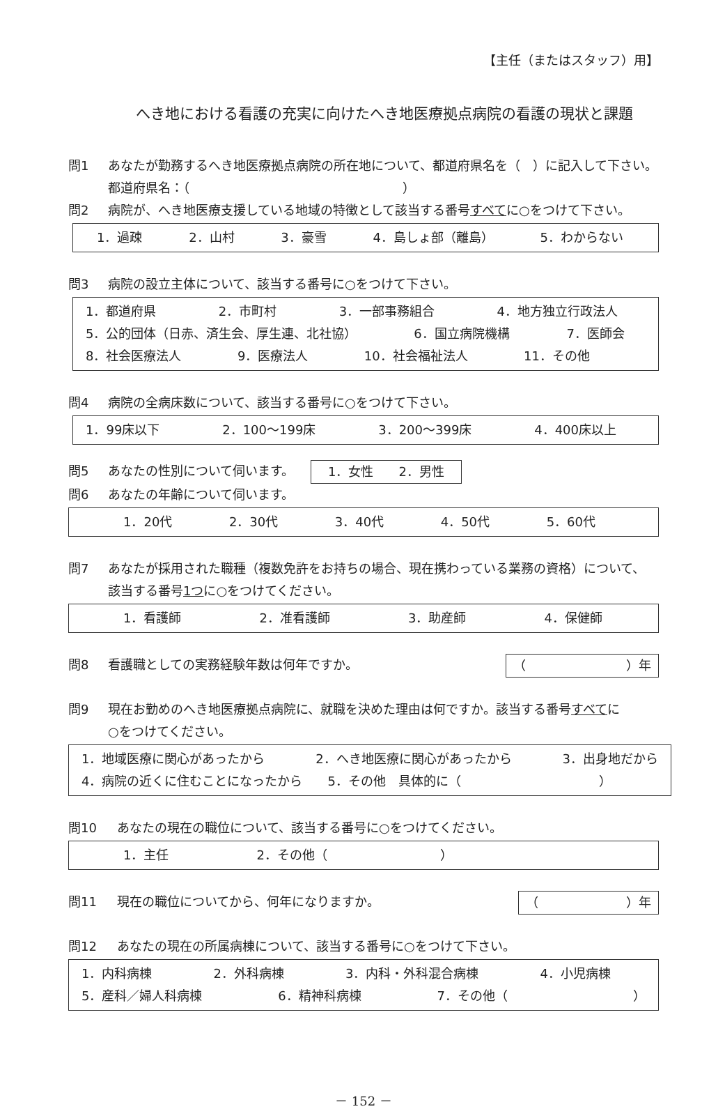【主任（またはスタッフ）用】
へき地における看護の充実に向けたへき地医療拠点病院の看護の現状と課題
問1 あなたが勤務するへき地医療拠点病院の所在地について、都道府県名を（　）に記入して下さい。
都道府県名：（　　　　　　　　　　　　　　　　　）
問2 病院が、へき地医療支援している地域の特徴として該当する番号すべてに○をつけて下さい。
1．過疎 2．山村 3．豪雪 4．島しょ部（離島） 5．わからない
問3 病院の設立主体について、該当する番号に○をつけて下さい。
1．都道府県 2．市町村 3．一部事務組合 4．地方独立行政法人
5．公的団体（日赤、済生会、厚生連、北社協） 6．国立病院機構 7．医師会
8．社会医療法人 9．医療法人 10．社会福祉法人 11．その他
問4 病院の全病床数について、該当する番号に○をつけて下さい。
1．99床以下 2．100～199床 3．200～399床 4．400床以上
問5 あなたの性別について伺います。 1．女性　　2．男性
問6 あなたの年齢について伺います。
1．20代 2．30代 3．40代 4．50代 5．60代
問7 あなたが採用された職種（複数免許をお持ちの場合、現在携わっている業務の資格）について、
該当する番号1つに○をつけてください。
1．看護師 2．准看護師 3．助産師 4．保健師
問8 看護職としての実務経験年数は何年ですか。 （　　　　　　　　）年
問9 現在お勤めのへき地医療拠点病院に、就職を決めた理由は何ですか。該当する番号すべてに
○をつけてください。
1．地域医療に関心があったから 2．へき地医療に関心があったから 3．出身地だから
4．病院の近くに住むことになったから　　5．その他　具体的に（　　　　　　　　　　　）
問10 あなたの現在の職位について、該当する番号に○をつけてください。
1．主任　　　　　　　2．その他（　　　　　　　　　）
問11 現在の職位についてから、何年になりますか。 （　　　　　　　）年
問12 あなたの現在の所属病棟について、該当する番号に○をつけて下さい。
1．内科病棟 2．外科病棟 3．内科・外科混合病棟 4．小児病棟
5．産科／婦人科病棟 6．精神科病棟 7．その他（　　　　　　　　　　）
－ 152 －